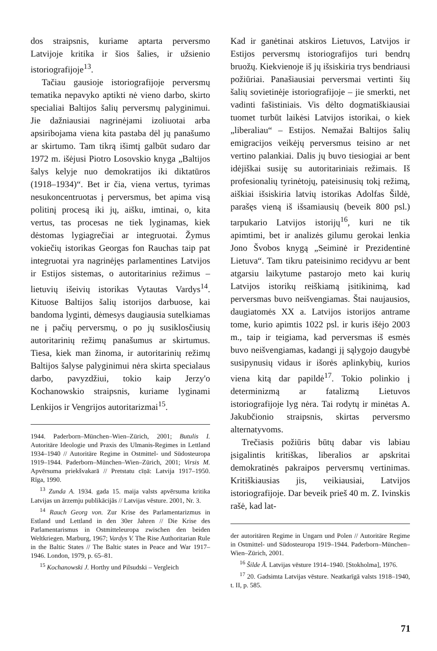dos straipsnis, kuriame aptarta perversmo Latvijoje kritika ir šios šalies, ir užsienio istoriografijoje<sup>13</sup>.
Tačiau gausioje istoriografijoje perversmų tematika nepavyko aptikti nė vieno darbo, skirto specialiai Baltijos šalių perversmų palyginimui. Jie dažniausiai nagrinėjami izoliuotai arba apsiribojama viena kita pastaba dėl jų panašumo ar skirtumo. Tam tikrą išimtį galbūt sudaro dar 1972 m. išėjusi Piotro Losovskio knyga „Baltijos šalys kelyje nuo demokratijos iki diktatūros (1918–1934)“. Bet ir čia, viena vertus, tyrimas nesukoncentruotas į perversmus, bet apima visą politinį procesą iki jų, aišku, imtinai, o, kita vertus, tas procesas ne tiek lyginamas, kiek dėstomas lygiagrečiai ar integruotai. Žymus vokiečių istorikas Georgas fon Rauchas taip pat integruotai yra nagrinėjęs parlamentines Latvijos ir Estijos sistemas, o autoritarinius režimus – lietuvių išeivių istorikas Vytautas Vardys<sup>14</sup>. Kituose Baltijos šalių istorijos darbuose, kai bandoma lyginti, dėmesys daugiausia sutelkiamas ne į pačių perversmų, o po jų susiklosčiusių autoritarinių režimų panašumus ar skirtumus. Tiesa, kiek man žinoma, ir autoritarinių režimų Baltijos šalyse palyginimui nėra skirta specialaus darbo, pavyzdžiui, tokio kaip Jerzy'o Kochanowskio straipsnis, kuriame lyginami Lenkijos ir Vengrijos autoritarizmai<sup>15</sup>.
1944. Paderborn–München–Wien–Zürich, 2001; Butulis I. Autoritäre Ideologie und Praxis des Ulmanis-Regimes in Lettland 1934–1940 // Autoritäre Regime in Ostmittel- und Südosteuropa 1919–1944. Paderborn–München–Wien–Zürich, 2001; Virsis M. Apvērsuma priekšvakarā // Pretstatu cīņā: Latvija 1917–1950. Rīga, 1990.
<sup>13</sup> Zunda A. 1934. gada 15. maija valsts apvērsuma kritika Latvijas un ārzemju publikācijās // Latvijas vēsture. 2001, Nr. 3.
<sup>14</sup> Rauch Georg von. Zur Krise des Parlamentarizmus in Estland und Lettland in den 30er Jahren // Die Krise des Parlamentarismus in Ostmitteleuropa zwischen den beiden Weltkriegen. Marburg, 1967; Vardys V. The Rise Authoritarian Rule in the Baltic States // The Baltic states in Peace and War 1917–1946. London, 1979, p. 65–81.
<sup>15</sup> Kochanowski J. Horthy und Pilsudski – Vergleich
Kad ir ganėtinai atskiros Lietuvos, Latvijos ir Estijos perversmų istoriografijos turi bendrų bruožų. Kiekvienoje iš jų išsiskiria trys bendriausi požiūriai. Panašiausiai perversmai vertinti šių šalių sovietinėje istoriografijoje – jie smerkti, net vadinti fašistiniais. Vis dėlto dogmatiškiausiai tuomet turbūt laikėsi Latvijos istorikai, o kiek „liberaliau“ – Estijos. Nemažai Baltijos šalių emigracijos veikėjų perversmus teisino ar net vertino palankiai. Dalis jų buvo tiesiogiai ar bent idėjiškai susiję su autoritariniais režimais. Iš profesionalių tyrinėtojų, pateisinusių tokį režimą, aiškiai išsiskiria latvių istorikas Adolfas Šildė, parašęs vieną iš išsamiausių (beveik 800 psl.) tarpukario Latvijos istorijų<sup>16</sup>, kuri ne tik apimtimi, bet ir analizės gilumu gerokai lenkia Jono Švobos knygą „Seiminė ir Prezidentinė Lietuva“. Tam tikru pateisinimo recidyvu ar bent atgarsiu laikytume pastarojo meto kai kurių Latvijos istorikų reiškiamą įsitikinimą, kad perversmas buvo neišvengiamas. Štai naujausios, daugiatomės XX a. Latvijos istorijos antrame tome, kurio apimtis 1022 psl. ir kuris išėjo 2003 m., taip ir teigiama, kad perversmas iš esmės buvo neišvengiamas, kadangi jį sąlygojo daugybė susipynusių vidaus ir išorės aplinkybių, kurios viena kitą dar papildė<sup>17</sup>. Tokio polinkio į determinizmą ar fatalizmą Lietuvos istoriografijoje lyg nėra. Tai rodytų ir minėtas A. Jakubčionio straipsnis, skirtas perversmo alternatyvoms.
Trečiasis požiūris būtų dabar vis labiau įsigalintis kritiškas, liberalios ar apskritai demokratinės pakraipos perversmų vertinimas. Kritiškiausias jis, veikiausiai, Latvijos istoriografijoje. Dar beveik prieš 40 m. Z. Ivinskis rašė, kad lat-
der autoritären Regime in Ungarn und Polen // Autoritäre Regime in Ostmittel- und Südosteuropa 1919–1944. Paderborn–München–Wien–Zürich, 2001.
<sup>16</sup> Šilde Ā. Latvijas vēsture 1914–1940. [Stokholma], 1976.
<sup>17</sup> 20. Gadsimta Latvijas vēsture. Neatkarīgā valsts 1918–1940, t. II, p. 585.
71